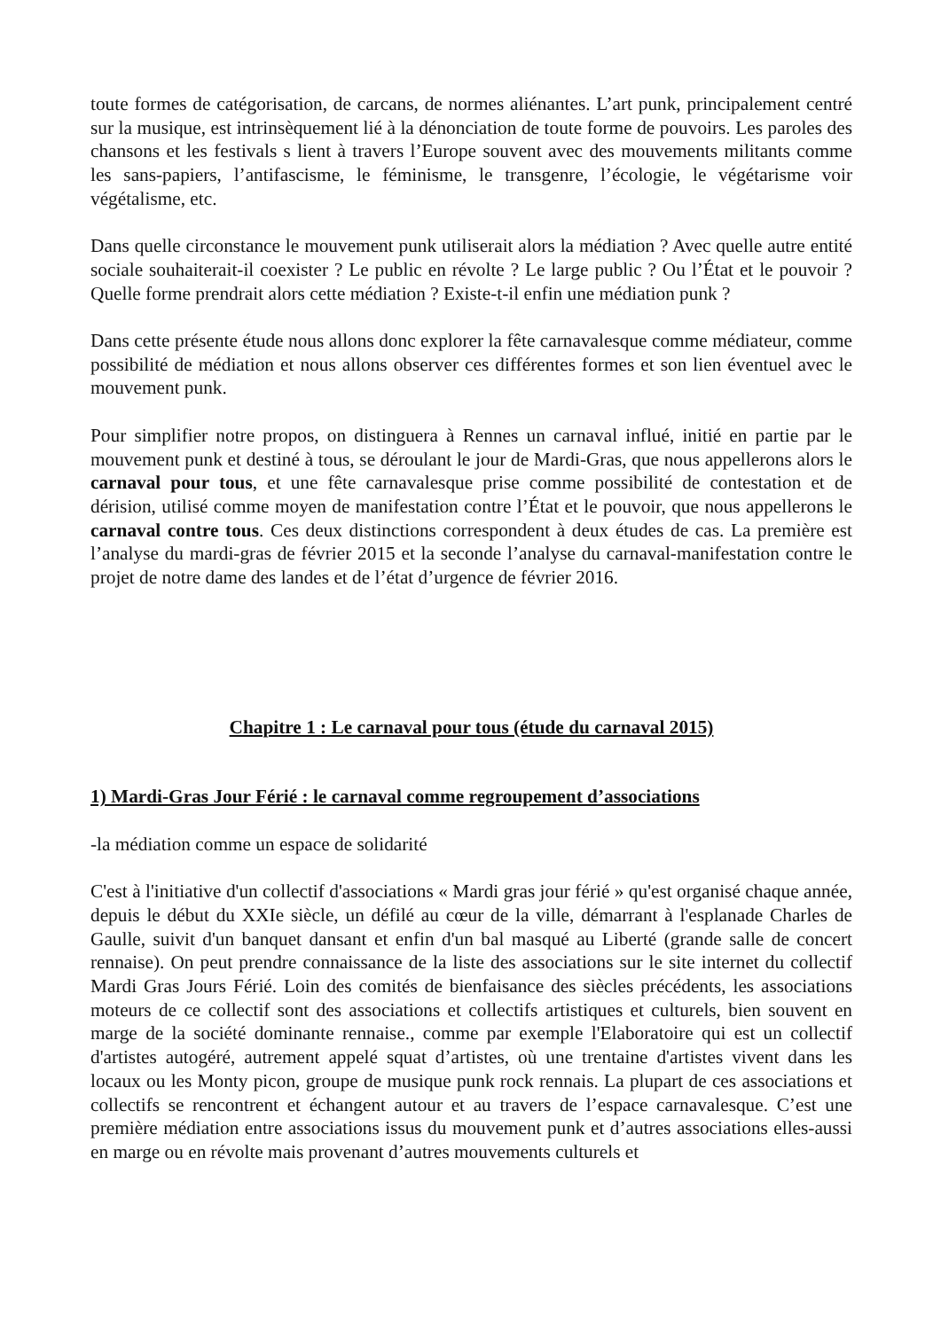toute formes de catégorisation, de carcans, de normes aliénantes. L’art punk, principalement centré sur la musique, est intrinsèquement lié à la dénonciation de toute forme de pouvoirs. Les paroles des chansons et les festivals s lient à travers l’Europe souvent avec des mouvements militants comme les sans-papiers, l’antifascisme, le féminisme, le transgenre, l’écologie, le végétarisme voir végétalisme, etc.
Dans quelle circonstance le mouvement punk utiliserait alors la médiation ? Avec quelle autre entité sociale souhaiterait-il coexister ? Le public en révolte ? Le large public ? Ou l’État et le pouvoir ? Quelle forme prendrait alors cette médiation ? Existe-t-il enfin une médiation punk ?
Dans cette présente étude nous allons donc explorer la fête carnavalesque comme médiateur, comme possibilité de médiation et nous allons observer ces différentes formes et son lien éventuel avec le mouvement punk.
Pour simplifier notre propos, on distinguera à Rennes un carnaval influé, initié en partie par le mouvement punk et destiné à tous, se déroulant le jour de Mardi-Gras, que nous appellerons alors le carnaval pour tous, et une fête carnavalesque prise comme possibilité de contestation et de dérision, utilisé comme moyen de manifestation contre l’État et le pouvoir, que nous appellerons le carnaval contre tous. Ces deux distinctions correspondent à deux études de cas. La première est l’analyse du mardi-gras de février 2015 et la seconde l’analyse du carnaval-manifestation contre le projet de notre dame des landes et de l’état d’urgence de février 2016.
Chapitre 1 : Le carnaval pour tous (étude du carnaval 2015)
1) Mardi-Gras Jour Férié : le carnaval comme regroupement d’associations
-la médiation comme un espace de solidarité
C'est à l'initiative d'un collectif d'associations « Mardi gras jour férié » qu'est organisé chaque année, depuis le début du XXIe siècle, un défilé au cœur de la ville, démarrant à l'esplanade Charles de Gaulle, suivit d'un banquet dansant et enfin d'un bal masqué au Liberté (grande salle de concert rennaise). On peut prendre connaissance de la liste des associations sur le site internet du collectif Mardi Gras Jours Férié. Loin des comités de bienfaisance des siècles précédents, les associations moteurs de ce collectif sont des associations et collectifs artistiques et culturels, bien souvent en marge de la société dominante rennaise., comme par exemple l'Elaboratoire qui est un collectif d'artistes autogéré, autrement appelé squat d’artistes, où une trentaine d'artistes vivent dans les locaux ou les Monty picon, groupe de musique punk rock rennais. La plupart de ces associations et collectifs se rencontrent et échangent autour et au travers de l’espace carnavalesque. C’est une première médiation entre associations issus du mouvement punk et d’autres associations elles-aussi en marge ou en révolte mais provenant d’autres mouvements culturels et